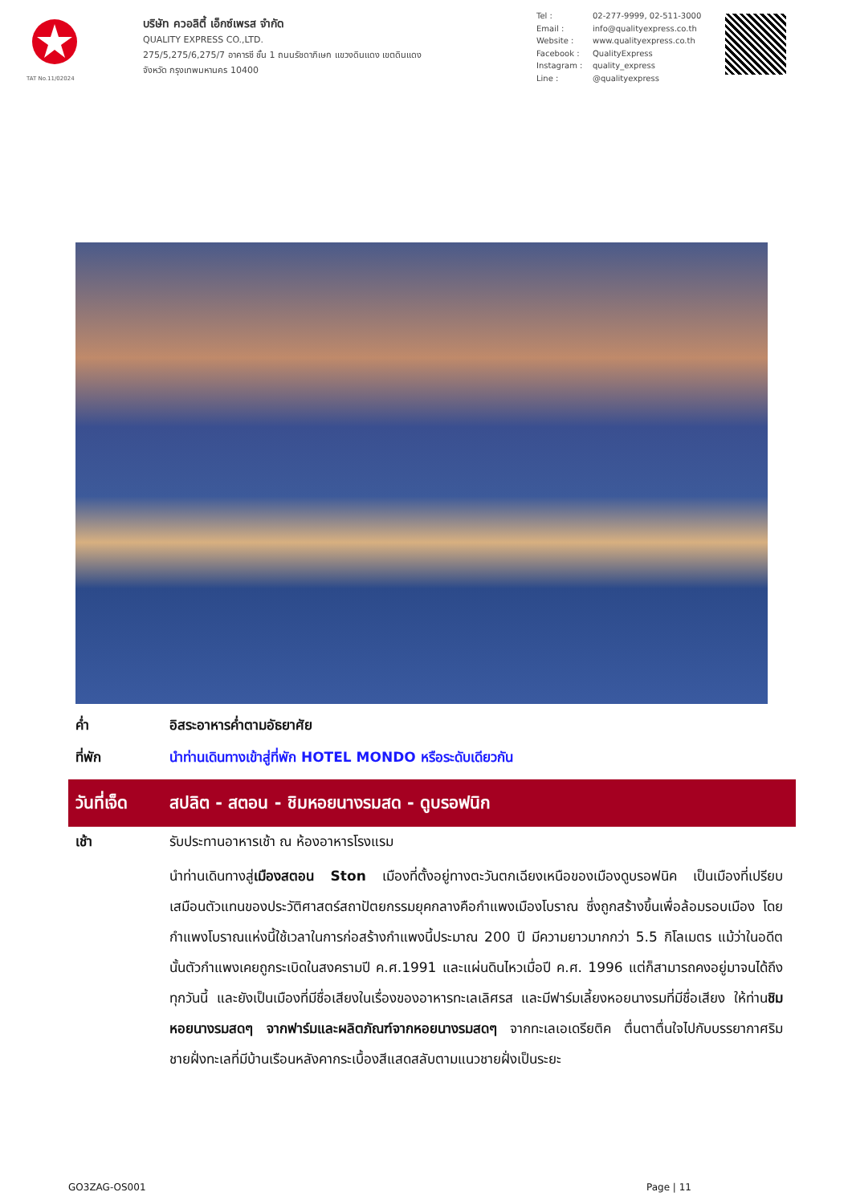TAT No.11/02024
บริษัท ควอลิตี้ เอ็กซ์เพรส จำกัด
QUALITY EXPRESS CO.,LTD.
275/5,275/6,275/7 อาคารซี ชั้น 1 ถนนรัชดาภิเษก แขวงดินแดง เขตดินแดง
จังหวัด กรุงเทพมหานคร 10400
Tel : 02-277-9999, 02-511-3000
Email : info@qualityexpress.co.th
Website : www.qualityexpress.co.th
Facebook : QualityExpress
Instagram : quality_express
Line : @qualityexpress
ค่ำ อิสระอาหารค่ำตามอัธยาศัย
ที่พัก นำท่านเดินทางเข้าสู่ที่พัก HOTEL MONDO หรือระดับเดียวกัน
วันที่เจ็ด
สปลิต - สตอน - ชิมหอยนางรมสด - ดูบรอฟนิก
เช้า
รับประทานอาหารเช้า ณ ห้องอาหารโรงแรม
นำท่านเดินทางสู่เมืองสตอน Ston เมืองที่ตั้งอยู่ทางตะวันตกเฉียงเหนือของเมืองดูบรอฟนิค เป็นเมืองที่เปรียบเสมือนตัวแทนของประวัติศาสตร์สถาปัตยกรรมยุคกลางคือกำแพงเมืองโบราณ ซึ่งถูกสร้างขึ้นเพื่อล้อมรอบเมือง โดยกำแพงโบราณแห่งนี้ใช้เวลาในการก่อสร้างกำแพงนี้ประมาณ 200 ปี มีความยาวมากกว่า 5.5 กิโลเมตร แม้ว่าในอดีตนั้นตัวกำแพงเคยถูกระเบิดในสงครามปี ค.ศ.1991 และแผ่นดินไหวเมื่อปี ค.ศ. 1996 แต่ก็สามารถคงอยู่มาจนได้ถึงทุกวันนี้ และยังเป็นเมืองที่มีชื่อเสียงในเรื่องของอาหารทะเลเลิศรส และมีฟาร์มเลี้ยงหอยนางรมที่มีชื่อเสียง ให้ท่านชิมหอยนางรมสดๆ จากฟาร์มและผลิตภัณฑ์จากหอยนางรมสดๆ จากทะเลเอเดรียติค ตื่นตาตื่นใจไปกับบรรยากาศริมชายฝั่งทะเลที่มีบ้านเรือนหลังคากระเบื้องสีแสดสลับตามแนวชายฝั่งเป็นระยะ
GO3ZAG-OS001 Page | 11